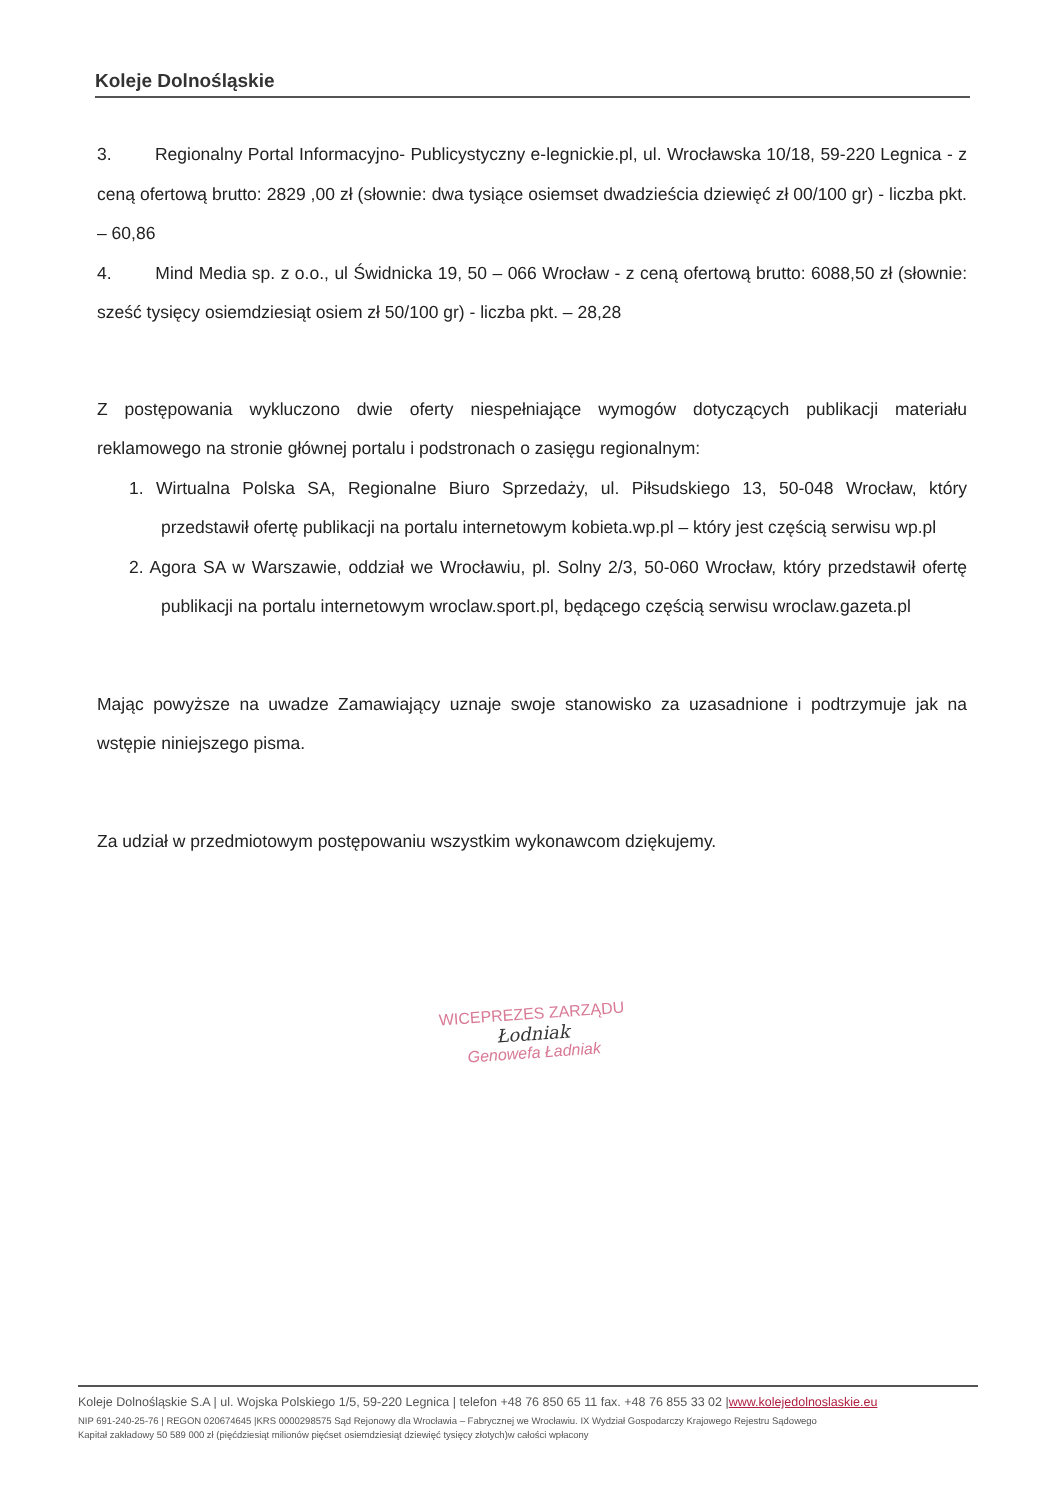Koleje Dolnośląskie
3. Regionalny Portal Informacyjno- Publicystyczny e-legnickie.pl, ul. Wrocławska 10/18, 59-220 Legnica - z ceną ofertową brutto: 2829 ,00 zł (słownie: dwa tysiące osiemset dwadzieścia dziewięć zł 00/100 gr) - liczba pkt. – 60,86
4. Mind Media sp. z o.o., ul Świdnicka 19, 50 – 066 Wrocław - z ceną ofertową brutto: 6088,50 zł (słownie: sześć tysięcy osiemdziesiąt osiem zł 50/100 gr) - liczba pkt. – 28,28
Z postępowania wykluczono dwie oferty niespełniające wymogów dotyczących publikacji materiału reklamowego na stronie głównej portalu i podstronach o zasięgu regionalnym:
1. Wirtualna Polska SA, Regionalne Biuro Sprzedaży, ul. Piłsudskiego 13, 50-048 Wrocław, który przedstawił ofertę publikacji na portalu internetowym kobieta.wp.pl – który jest częścią serwisu wp.pl
2. Agora SA w Warszawie, oddział we Wrocławiu, pl. Solny 2/3, 50-060 Wrocław, który przedstawił ofertę publikacji na portalu internetowym wroclaw.sport.pl, będącego częścią serwisu wroclaw.gazeta.pl
Mając powyższe na uwadze Zamawiający uznaje swoje stanowisko za uzasadnione i podtrzymuje jak na wstępie niniejszego pisma.
Za udział w przedmiotowym postępowaniu wszystkim wykonawcom dziękujemy.
WICEPREZES ZARZĄDU
Łodniak
Genowefa Ładniak
Koleje Dolnośląskie S.A | ul. Wojska Polskiego 1/5, 59-220 Legnica | telefon +48 76 850 65 11 fax. +48 76 855 33 02 |www.kolejedolnoslaskie.eu
NIP 691-240-25-76 | REGON 020674645 |KRS 0000298575 Sąd Rejonowy dla Wrocławia – Fabrycznej we Wrocławiu. IX Wydział Gospodarczy Krajowego Rejestru Sądowego
Kapitał zakładowy 50 589 000 zł (pięćdziesiąt milionów pięćset osiemdziesiąt dziewięć tysięcy złotych)w całości wpłacony